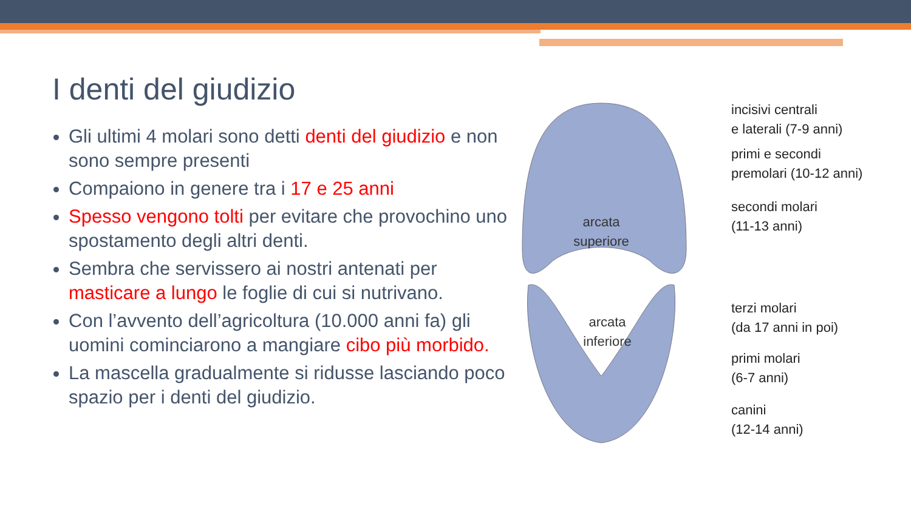I denti del giudizio
Gli ultimi 4 molari sono detti denti del giudizio e non sono sempre presenti
Compaiono in genere tra i 17 e 25 anni
Spesso vengono tolti per evitare che provochino uno spostamento degli altri denti.
Sembra che servissero ai nostri antenati per masticare a lungo le foglie di cui si nutrivano.
Con l’avvento dell’agricoltura (10.000 anni fa) gli uomini cominciarono a mangiare cibo più morbido.
La mascella gradualmente si ridusse lasciando poco spazio per i denti del giudizio.
arcata
superiore
arcata
inferiore
incisivi centrali
e laterali (7-9 anni)
primi e secondi
premolari (10-12 anni)
secondi molari
(11-13 anni)
terzi molari
(da 17 anni in poi)
primi molari
(6-7 anni)
canini
(12-14 anni)